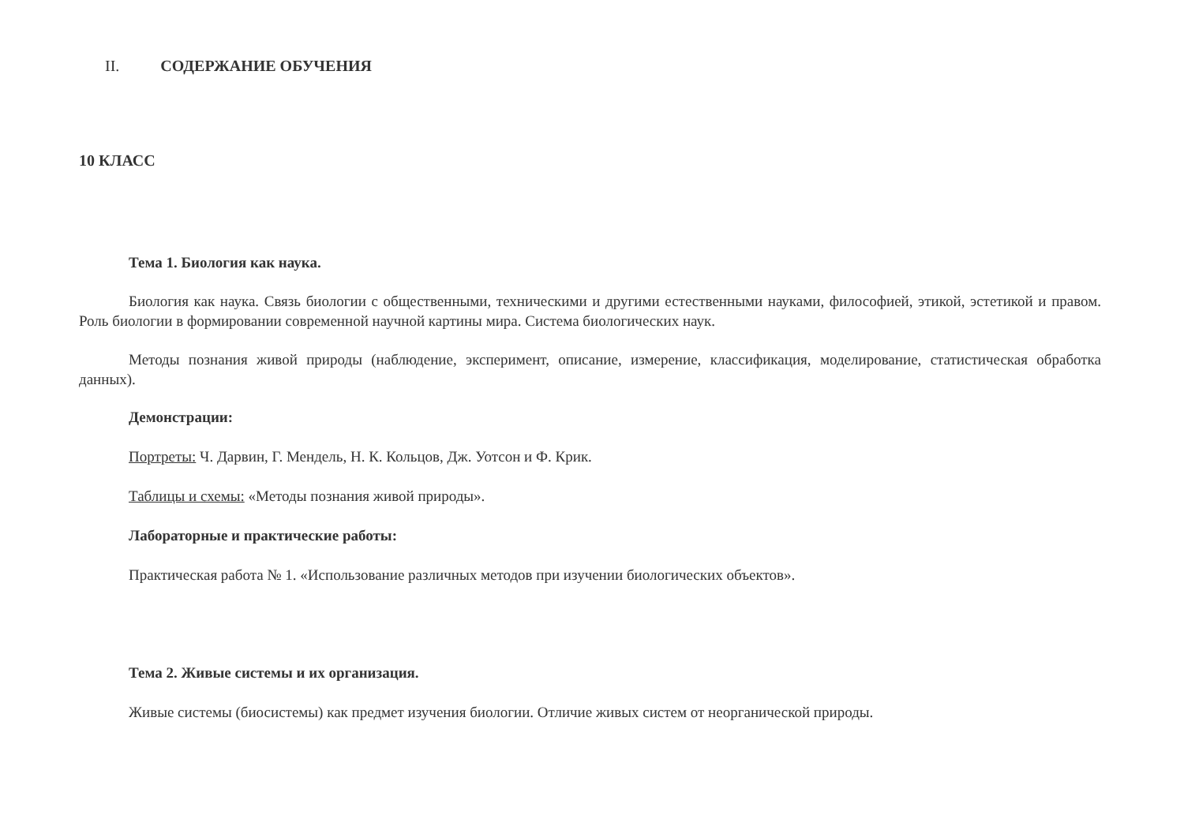II. СОДЕРЖАНИЕ ОБУЧЕНИЯ
10 КЛАСС
Тема 1. Биология как наука.
Биология как наука. Связь биологии с общественными, техническими и другими естественными науками, философией, этикой, эстетикой и правом. Роль биологии в формировании современной научной картины мира. Система биологических наук.
Методы познания живой природы (наблюдение, эксперимент, описание, измерение, классификация, моделирование, статистическая обработка данных).
Демонстрации:
Портреты: Ч. Дарвин, Г. Мендель, Н. К. Кольцов, Дж. Уотсон и Ф. Крик.
Таблицы и схемы: «Методы познания живой природы».
Лабораторные и практические работы:
Практическая работа № 1. «Использование различных методов при изучении биологических объектов».
Тема 2. Живые системы и их организация.
Живые системы (биосистемы) как предмет изучения биологии. Отличие живых систем от неорганической природы.